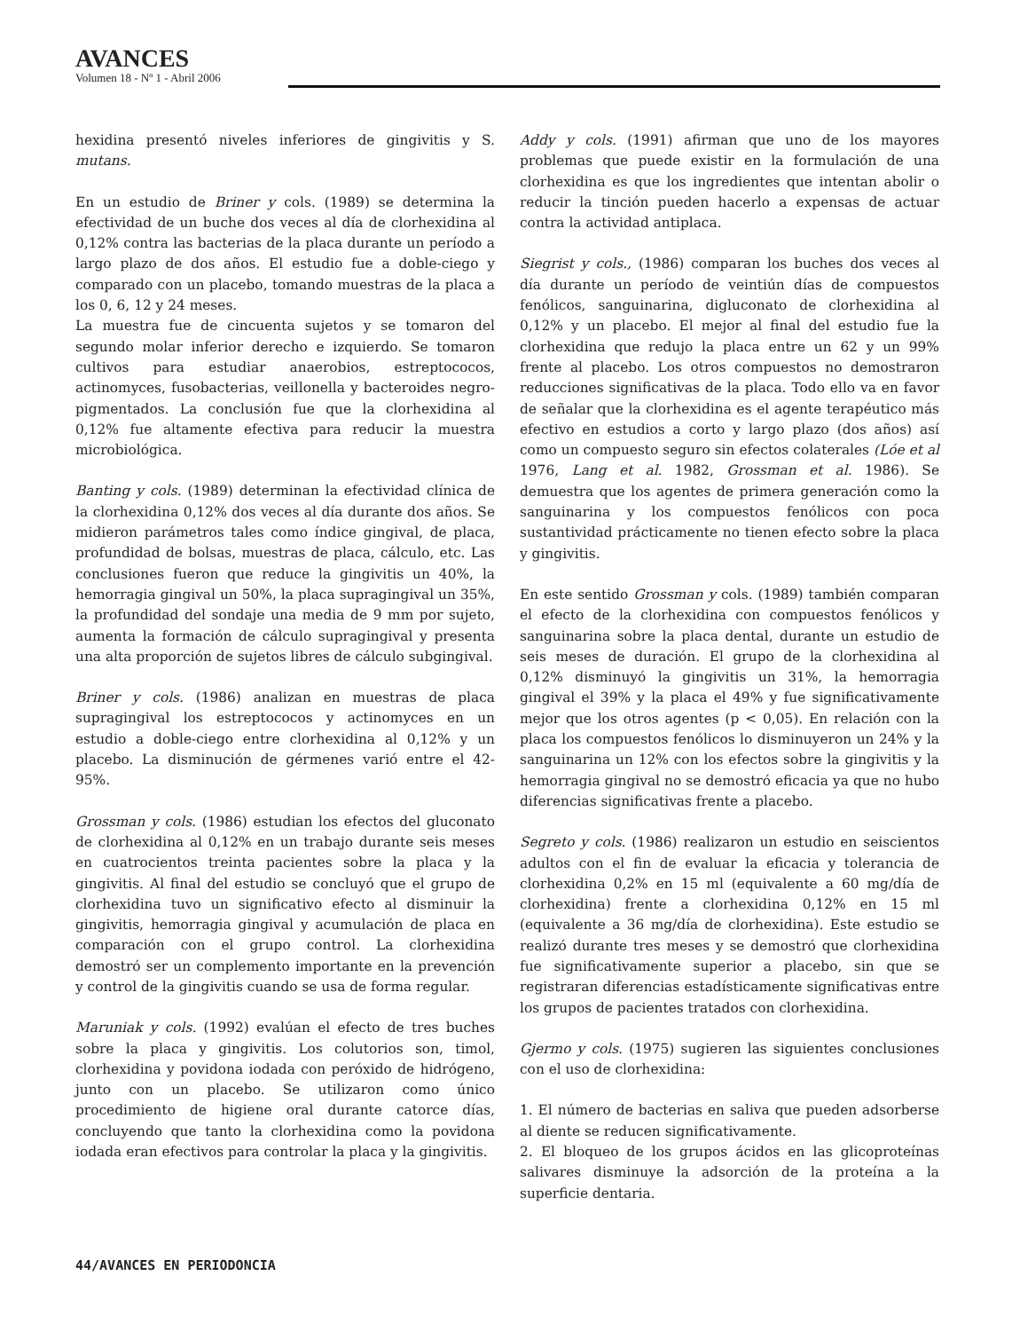AVANCES
Volumen 18 - Nº 1 - Abril 2006
hexidina presentó niveles inferiores de gingivitis y S. mutans.
En un estudio de Briner y cols. (1989) se determina la efectividad de un buche dos veces al día de clorhexidina al 0,12% contra las bacterias de la placa durante un período a largo plazo de dos años. El estudio fue a doble-ciego y comparado con un placebo, tomando muestras de la placa a los 0, 6, 12 y 24 meses.
La muestra fue de cincuenta sujetos y se tomaron del segundo molar inferior derecho e izquierdo. Se tomaron cultivos para estudiar anaerobios, estreptococos, actinomyces, fusobacterias, veillonella y bacteroides negro-pigmentados. La conclusión fue que la clorhexidina al 0,12% fue altamente efectiva para reducir la muestra microbiológica.
Banting y cols. (1989) determinan la efectividad clínica de la clorhexidina 0,12% dos veces al día durante dos años. Se midieron parámetros tales como índice gingival, de placa, profundidad de bolsas, muestras de placa, cálculo, etc. Las conclusiones fueron que reduce la gingivitis un 40%, la hemorragia gingival un 50%, la placa supragingival un 35%, la profundidad del sondaje una media de 9 mm por sujeto, aumenta la formación de cálculo supragingival y presenta una alta proporción de sujetos libres de cálculo subgingival.
Briner y cols. (1986) analizan en muestras de placa supragingival los estreptococos y actinomyces en un estudio a doble-ciego entre clorhexidina al 0,12% y un placebo. La disminución de gérmenes varió entre el 42-95%.
Grossman y cols. (1986) estudian los efectos del gluconato de clorhexidina al 0,12% en un trabajo durante seis meses en cuatrocientos treinta pacientes sobre la placa y la gingivitis. Al final del estudio se concluyó que el grupo de clorhexidina tuvo un significativo efecto al disminuir la gingivitis, hemorragia gingival y acumulación de placa en comparación con el grupo control. La clorhexidina demostró ser un complemento importante en la prevención y control de la gingivitis cuando se usa de forma regular.
Maruniak y cols. (1992) evalúan el efecto de tres buches sobre la placa y gingivitis. Los colutorios son, timol, clorhexidina y povidona iodada con peróxido de hidrógeno, junto con un placebo. Se utilizaron como único procedimiento de higiene oral durante catorce días, concluyendo que tanto la clorhexidina como la povidona iodada eran efectivos para controlar la placa y la gingivitis.
Addy y cols. (1991) afirman que uno de los mayores problemas que puede existir en la formulación de una clorhexidina es que los ingredientes que intentan abolir o reducir la tinción pueden hacerlo a expensas de actuar contra la actividad antiplaca.
Siegrist y cols., (1986) comparan los buches dos veces al día durante un período de veintiún días de compuestos fenólicos, sanguinarina, digluconato de clorhexidina al 0,12% y un placebo. El mejor al final del estudio fue la clorhexidina que redujo la placa entre un 62 y un 99% frente al placebo. Los otros compuestos no demostraron reducciones significativas de la placa. Todo ello va en favor de señalar que la clorhexidina es el agente terapéutico más efectivo en estudios a corto y largo plazo (dos años) así como un compuesto seguro sin efectos colaterales (Lóe et al 1976, Lang et al. 1982, Grossman et al. 1986). Se demuestra que los agentes de primera generación como la sanguinarina y los compuestos fenólicos con poca sustantividad prácticamente no tienen efecto sobre la placa y gingivitis.
En este sentido Grossman y cols. (1989) también comparan el efecto de la clorhexidina con compuestos fenólicos y sanguinarina sobre la placa dental, durante un estudio de seis meses de duración. El grupo de la clorhexidina al 0,12% disminuyó la gingivitis un 31%, la hemorragia gingival el 39% y la placa el 49% y fue significativamente mejor que los otros agentes (p < 0,05). En relación con la placa los compuestos fenólicos lo disminuyeron un 24% y la sanguinarina un 12% con los efectos sobre la gingivitis y la hemorragia gingival no se demostró eficacia ya que no hubo diferencias significativas frente a placebo.
Segreto y cols. (1986) realizaron un estudio en seiscientos adultos con el fin de evaluar la eficacia y tolerancia de clorhexidina 0,2% en 15 ml (equivalente a 60 mg/día de clorhexidina) frente a clorhexidina 0,12% en 15 ml (equivalente a 36 mg/día de clorhexidina). Este estudio se realizó durante tres meses y se demostró que clorhexidina fue significativamente superior a placebo, sin que se registraran diferencias estadísticamente significativas entre los grupos de pacientes tratados con clorhexidina.
Gjermo y cols. (1975) sugieren las siguientes conclusiones con el uso de clorhexidina:
1. El número de bacterias en saliva que pueden adsorberse al diente se reducen significativamente.
2. El bloqueo de los grupos ácidos en las glicoproteínas salivares disminuye la adsorción de la proteína a la superficie dentaria.
44/AVANCES EN PERIODONCIA